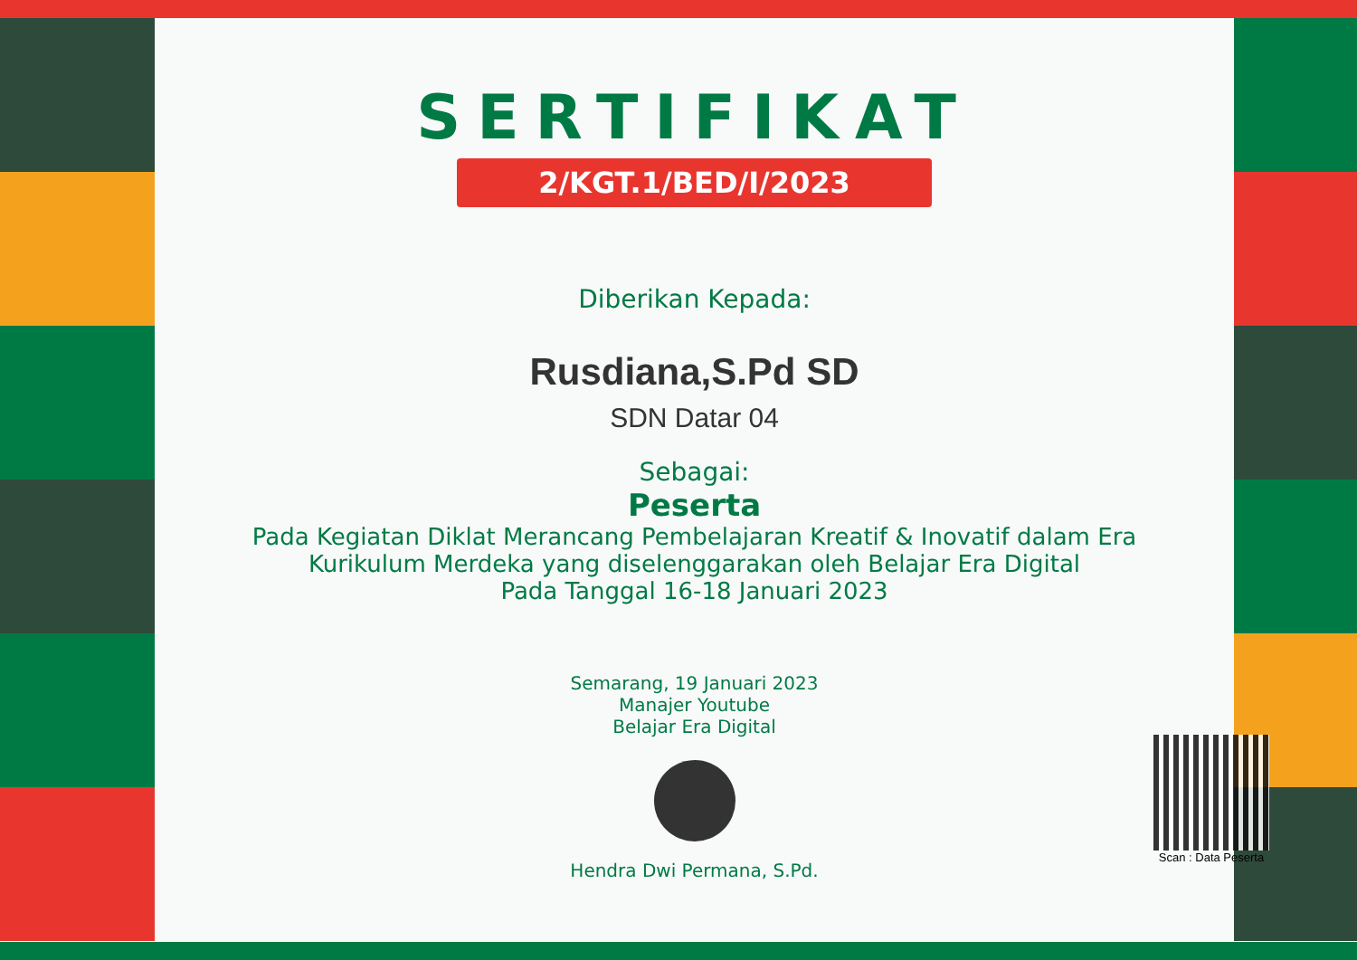SERTIFIKAT
2/KGT.1/BED/I/2023
Diberikan Kepada:
Rusdiana,S.Pd SD
SDN Datar 04
Sebagai:
Peserta
Pada Kegiatan Diklat Merancang Pembelajaran Kreatif & Inovatif dalam Era
Kurikulum Merdeka yang diselenggarakan oleh Belajar Era Digital
Pada Tanggal 16-18 Januari 2023
Semarang, 19 Januari 2023
Manajer Youtube
Belajar Era Digital
Hendra Dwi Permana, S.Pd.
Scan : Data Peserta